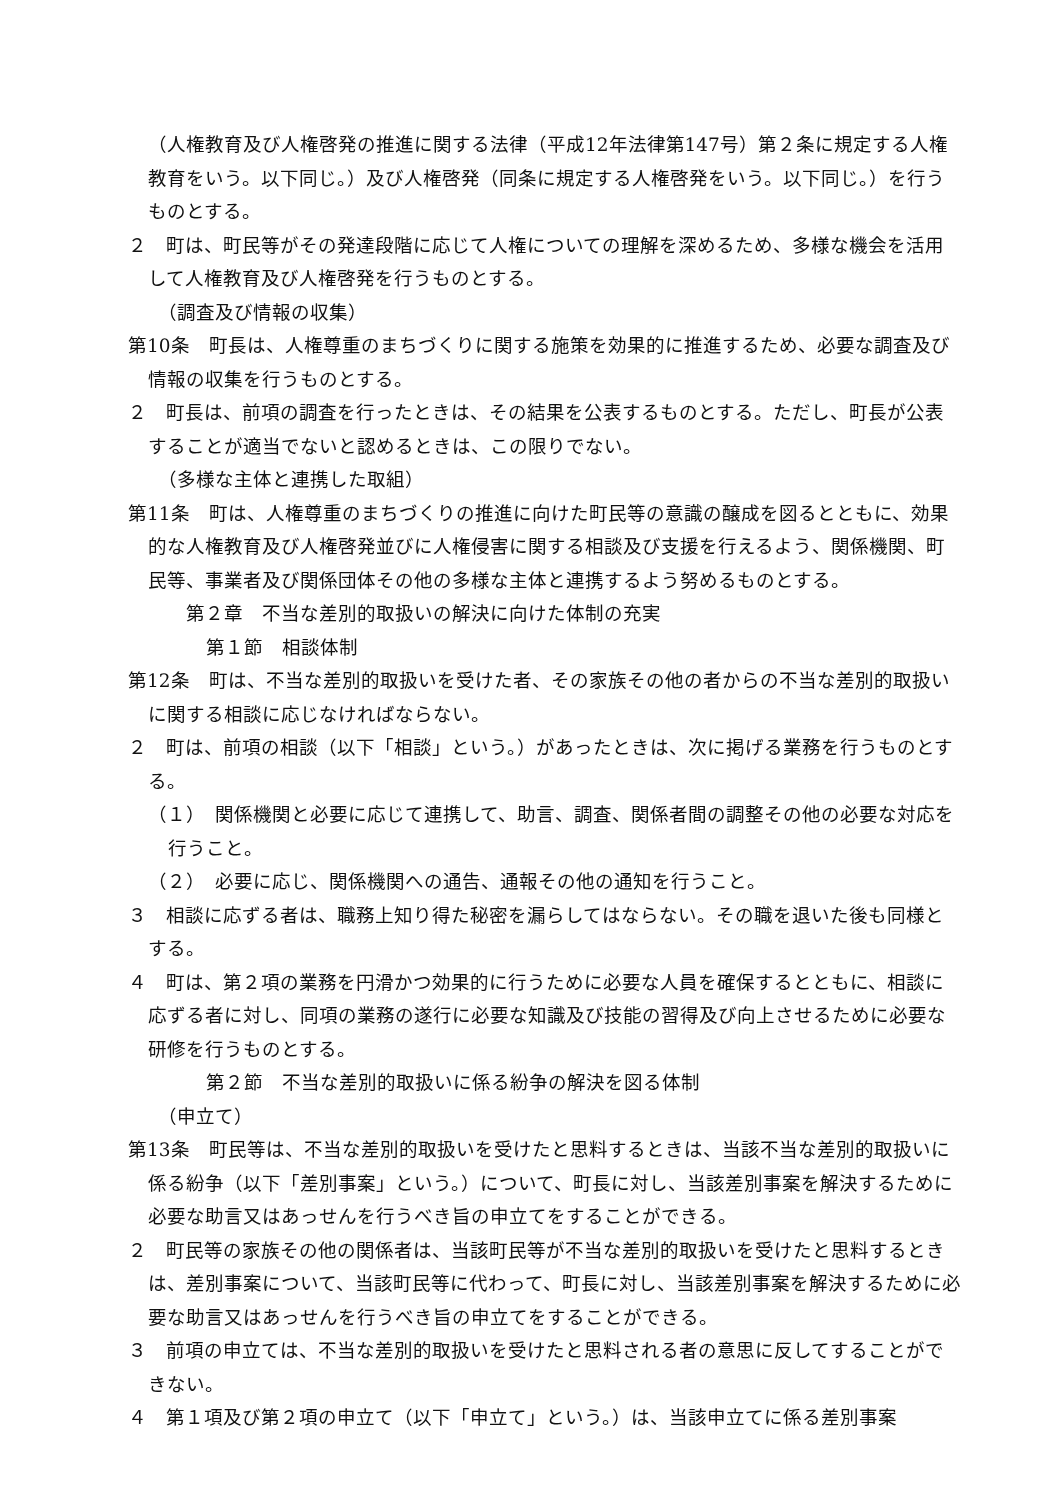（人権教育及び人権啓発の推進に関する法律（平成12年法律第147号）第２条に規定する人権教育をいう。以下同じ。）及び人権啓発（同条に規定する人権啓発をいう。以下同じ。）を行うものとする。
２　町は、町民等がその発達段階に応じて人権についての理解を深めるため、多様な機会を活用して人権教育及び人権啓発を行うものとする。
（調査及び情報の収集）
第10条　町長は、人権尊重のまちづくりに関する施策を効果的に推進するため、必要な調査及び情報の収集を行うものとする。
２　町長は、前項の調査を行ったときは、その結果を公表するものとする。ただし、町長が公表することが適当でないと認めるときは、この限りでない。
（多様な主体と連携した取組）
第11条　町は、人権尊重のまちづくりの推進に向けた町民等の意識の醸成を図るとともに、効果的な人権教育及び人権啓発並びに人権侵害に関する相談及び支援を行えるよう、関係機関、町民等、事業者及び関係団体その他の多様な主体と連携するよう努めるものとする。
第２章　不当な差別的取扱いの解決に向けた体制の充実
第１節　相談体制
第12条　町は、不当な差別的取扱いを受けた者、その家族その他の者からの不当な差別的取扱いに関する相談に応じなければならない。
２　町は、前項の相談（以下「相談」という。）があったときは、次に掲げる業務を行うものとする。
（１）　関係機関と必要に応じて連携して、助言、調査、関係者間の調整その他の必要な対応を行うこと。
（２）　必要に応じ、関係機関への通告、通報その他の通知を行うこと。
３　相談に応ずる者は、職務上知り得た秘密を漏らしてはならない。その職を退いた後も同様とする。
４　町は、第２項の業務を円滑かつ効果的に行うために必要な人員を確保するとともに、相談に応ずる者に対し、同項の業務の遂行に必要な知識及び技能の習得及び向上させるために必要な研修を行うものとする。
第２節　不当な差別的取扱いに係る紛争の解決を図る体制
（申立て）
第13条　町民等は、不当な差別的取扱いを受けたと思料するときは、当該不当な差別的取扱いに係る紛争（以下「差別事案」という。）について、町長に対し、当該差別事案を解決するために必要な助言又はあっせんを行うべき旨の申立てをすることができる。
２　町民等の家族その他の関係者は、当該町民等が不当な差別的取扱いを受けたと思料するときは、差別事案について、当該町民等に代わって、町長に対し、当該差別事案を解決するために必要な助言又はあっせんを行うべき旨の申立てをすることができる。
３　前項の申立ては、不当な差別的取扱いを受けたと思料される者の意思に反してすることができない。
４　第１項及び第２項の申立て（以下「申立て」という。）は、当該申立てに係る差別事案